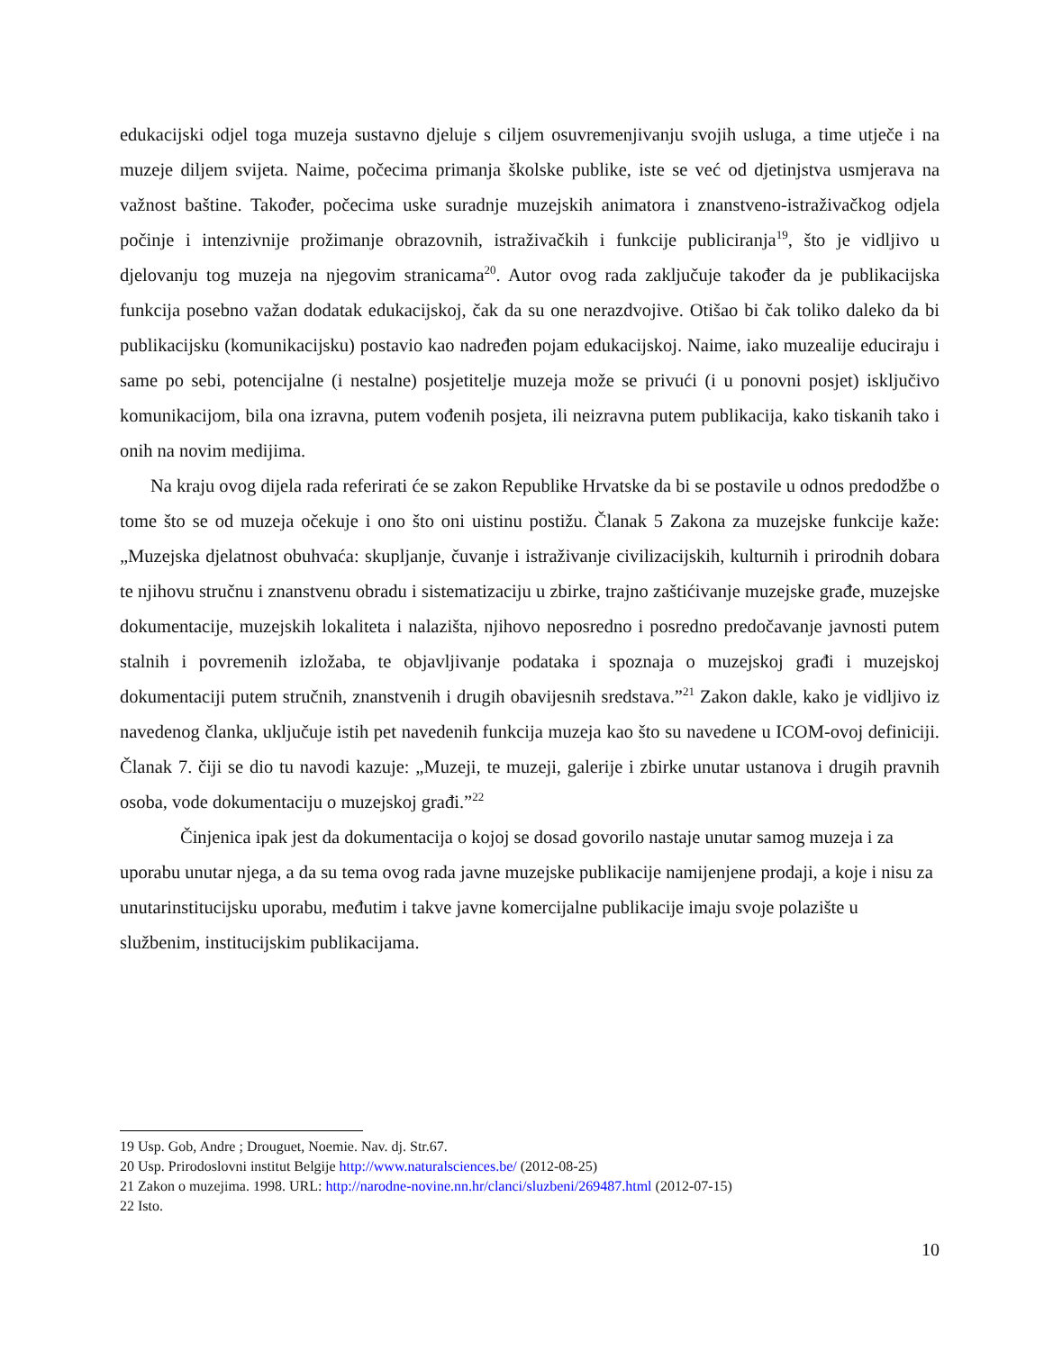edukacijski odjel toga muzeja sustavno djeluje s ciljem osuvremenjivanju svojih usluga, a time utječe i na muzeje diljem svijeta. Naime, počecima primanja školske publike, iste se već od djetinjstva usmjerava na važnost baštine. Također, počecima uske suradnje muzejskih animatora i znanstveno-istraživačkog odjela počinje i intenzivnije prožimanje obrazovnih, istraživačkih i funkcije publiciranja<sup>19</sup>, što je vidljivo u djelovanju tog muzeja na njegovim stranicama<sup>20</sup>. Autor ovog rada zaključuje također da je publikacijska funkcija posebno važan dodatak edukacijskoj, čak da su one nerazdvojive. Otišao bi čak toliko daleko da bi publikacijsku (komunikacijsku) postavio kao nadređen pojam edukacijskoj. Naime, iako muzealije educiraju i same po sebi, potencijalne (i nestalne) posjetitelje muzeja može se privući (i u ponovni posjet) isključivo komunikacijom, bila ona izravna, putem vođenih posjeta, ili neizravna putem publikacija, kako tiskanih tako i onih na novim medijima.
Na kraju ovog dijela rada referirati će se zakon Republike Hrvatske da bi se postavile u odnos predodžbe o tome što se od muzeja očekuje i ono što oni uistinu postižu. Članak 5 Zakona za muzejske funkcije kaže: „Muzejska djelatnost obuhvaća: skupljanje, čuvanje i istraživanje civilizacijskih, kulturnih i prirodnih dobara te njihovu stručnu i znanstvenu obradu i sistematizaciju u zbirke, trajno zaštićivanje muzejske građe, muzejske dokumentacije, muzejskih lokaliteta i nalazišta, njihovo neposredno i posredno predočavanje javnosti putem stalnih i povremenih izložaba, te objavljivanje podataka i spoznaja o muzejskoj građi i muzejskoj dokumentaciji putem stručnih, znanstvenih i drugih obavijesnih sredstava.”<sup>21</sup> Zakon dakle, kako je vidljivo iz navedenog članka, uključuje istih pet navedenih funkcija muzeja kao što su navedene u ICOM-ovoj definiciji. Članak 7. čiji se dio tu navodi kazuje: „Muzeji, te muzeji, galerije i zbirke unutar ustanova i drugih pravnih osoba, vode dokumentaciju o muzejskoj građi.”<sup>22</sup>
Činjenica ipak jest da dokumentacija o kojoj se dosad govorilo nastaje unutar samog muzeja i za uporabu unutar njega, a da su tema ovog rada javne muzejske publikacije namijenjene prodaji, a koje i nisu za unutarinstitucijsku uporabu, međutim i takve javne komercijalne publikacije imaju svoje polazište u službenim, institucijskim publikacijama.
19 Usp. Gob, Andre ; Drouguet, Noemie. Nav. dj. Str.67.
20 Usp. Prirodoslovni institut Belgije http://www.naturalsciences.be/ (2012-08-25)
21 Zakon o muzejima. 1998. URL: http://narodne-novine.nn.hr/clanci/sluzbeni/269487.html (2012-07-15)
22 Isto.
10